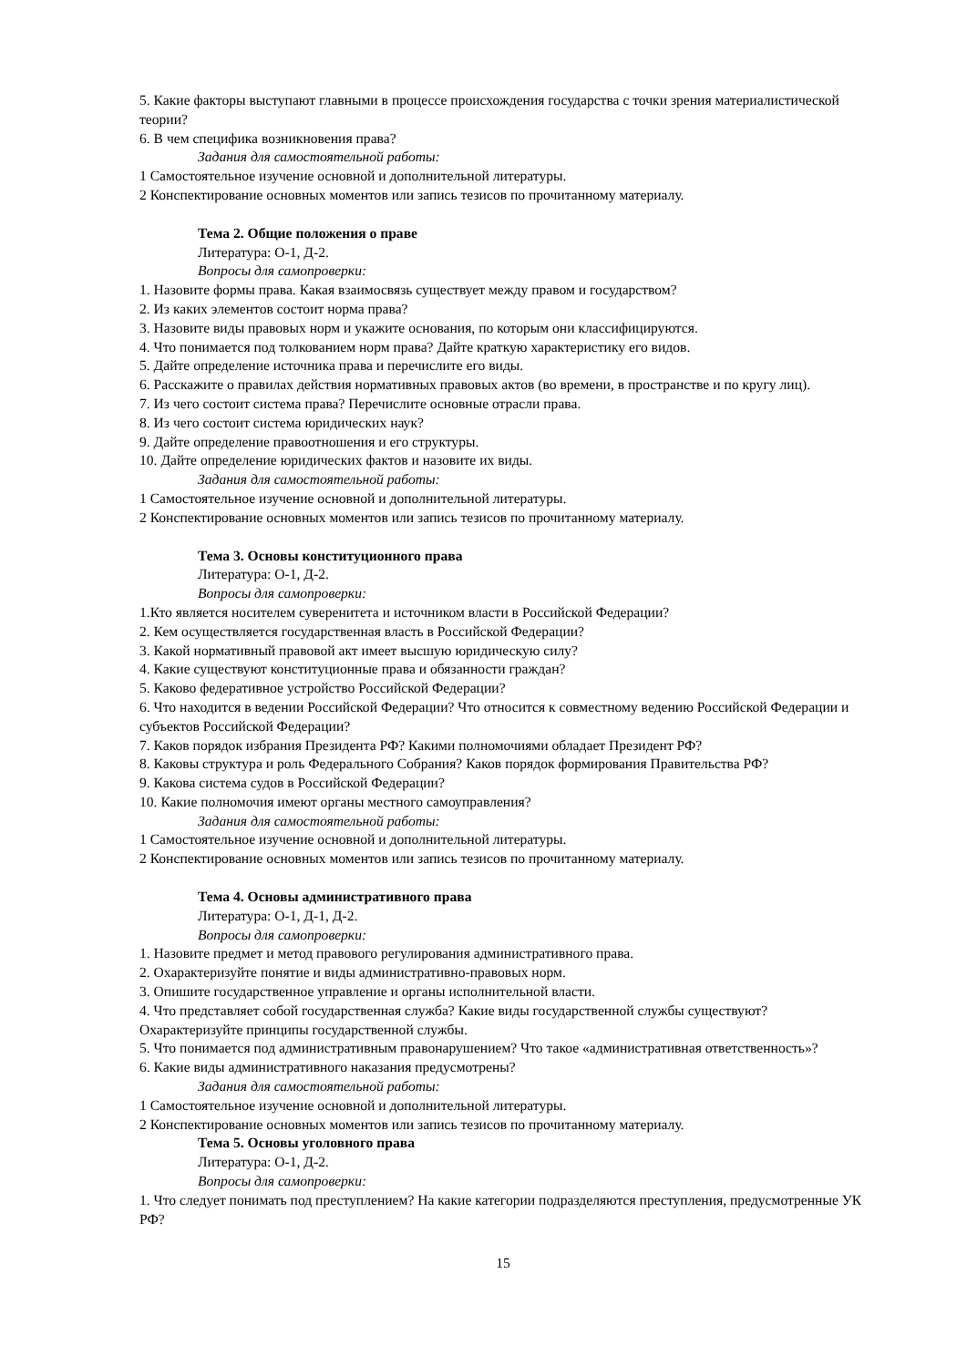5. Какие факторы выступают главными в процессе происхождения государства с точки зрения материалистической теории?
6. В чем специфика возникновения права?
Задания для самостоятельной работы:
1 Самостоятельное изучение основной и дополнительной литературы.
2 Конспектирование основных моментов или запись тезисов по прочитанному материалу.
Тема 2. Общие положения о праве
Литература: О-1, Д-2.
Вопросы для самопроверки:
1. Назовите формы права. Какая взаимосвязь существует между правом и государством?
2. Из каких элементов состоит норма права?
3. Назовите виды правовых норм и укажите основания, по которым они классифицируются.
4. Что понимается под толкованием норм права? Дайте краткую характеристику его видов.
5. Дайте определение источника права и перечислите его виды.
6. Расскажите о правилах действия нормативных правовых актов (во времени, в пространстве и по кругу лиц).
7. Из чего состоит система права? Перечислите основные отрасли права.
8. Из чего состоит система юридических наук?
9. Дайте определение правоотношения и его структуры.
10. Дайте определение юридических фактов и назовите их виды.
Задания для самостоятельной работы:
1 Самостоятельное изучение основной и дополнительной литературы.
2 Конспектирование основных моментов или запись тезисов по прочитанному материалу.
Тема 3. Основы конституционного права
Литература: О-1, Д-2.
Вопросы для самопроверки:
1.Кто является носителем суверенитета и источником власти в Российской Федерации?
2. Кем осуществляется государственная власть в Российской Федерации?
3. Какой нормативный правовой акт имеет высшую юридическую силу?
4. Какие существуют конституционные права и обязанности граждан?
5. Каково федеративное устройство Российской Федерации?
6. Что находится в ведении Российской Федерации? Что относится к совместному ведению Российской Федерации и субъектов Российской Федерации?
7. Каков порядок избрания Президента РФ? Какими полномочиями обладает Президент РФ?
8. Каковы структура и роль Федерального Собрания? Каков порядок формирования Правительства РФ?
9. Какова система судов в Российской Федерации?
10. Какие полномочия имеют органы местного самоуправления?
Задания для самостоятельной работы:
1 Самостоятельное изучение основной и дополнительной литературы.
2 Конспектирование основных моментов или запись тезисов по прочитанному материалу.
Тема 4. Основы административного права
Литература: О-1, Д-1, Д-2.
Вопросы для самопроверки:
1. Назовите предмет и метод правового регулирования административного права.
2. Охарактеризуйте понятие и виды административно-правовых норм.
3. Опишите государственное управление и органы исполнительной власти.
4. Что представляет собой государственная служба? Какие виды государственной службы существуют? Охарактеризуйте принципы государственной службы.
5. Что понимается под административным правонарушением? Что такое «административная ответственность»?
6. Какие виды административного наказания предусмотрены?
Задания для самостоятельной работы:
1 Самостоятельное изучение основной и дополнительной литературы.
2 Конспектирование основных моментов или запись тезисов по прочитанному материалу.
Тема 5. Основы уголовного права
Литература: О-1, Д-2.
Вопросы для самопроверки:
1. Что следует понимать под преступлением? На какие категории подразделяются преступления, предусмотренные УК РФ?
15